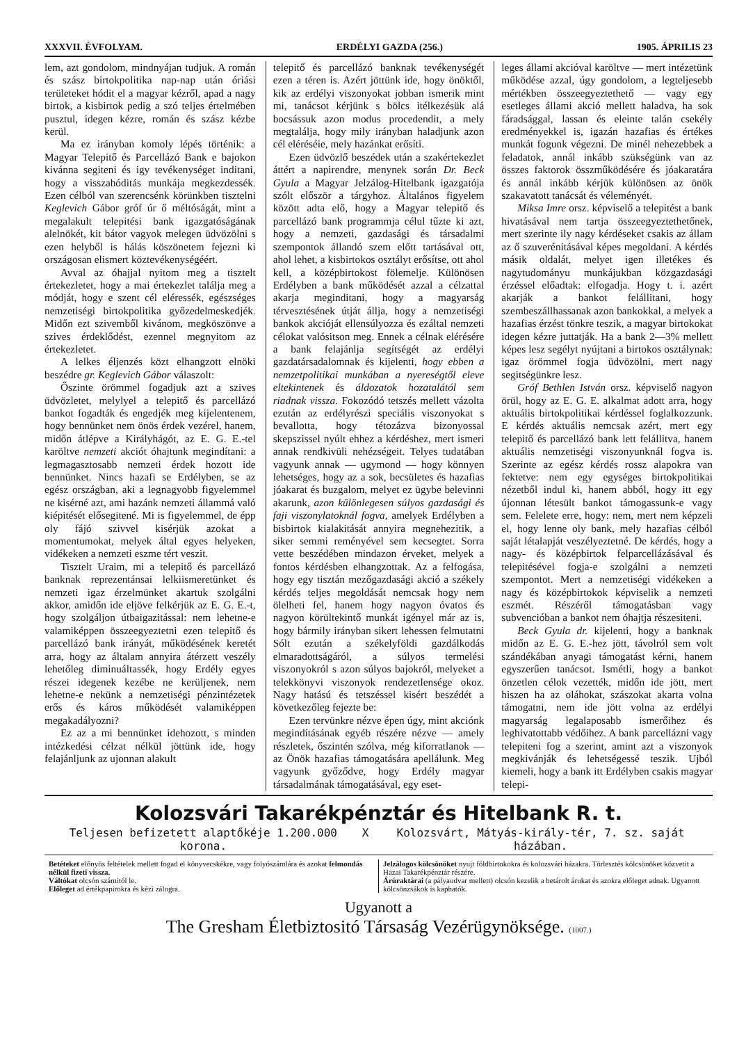XXXVII. ÉVFOLYAM. ERDÉLYI GAZDA (256.) 1905. ÁPRILIS 23
lem, azt gondolom, mindnyájan tudjuk. A román és szász birtokpolitika nap-nap után óriási területeket hódit el a magyar kézről, apad a nagy birtok, a kisbirtok pedig a szó teljes értelmében pusztul, idegen kézre, román és szász kézbe kerül.
Ma ez irányban komoly lépés történik: a Magyar Telepitő és Parcellázó Bank e bajokon kivánna segiteni és igy tevékenységet inditani, hogy a visszahóditás munkája megkezdessék. Ezen célból van szerencsénk körünkben tisztelni Keglevich Gábor gróf úr ő méltóságát, mint a megalakult telepitési bank igazgatóságának alelnökét, kit bátor vagyok melegen üdvözölni s ezen helyből is hálás köszönetem fejezni ki országosan elismert köztevékenységéért.
Avval az óhajjal nyitom meg a tisztelt értekezletet, hogy a mai értekezlet találja meg a módját, hogy e szent cél eléressék, egészséges nemzetiségi birtokpolitika győzedelmeskedjék. Midőn ezt szivemből kivánom, megköszönve a szives érdeklődést, ezennel megnyitom az értekezletet.
A lelkes éljenzés közt elhangzott elnöki beszédre gr. Keglevich Gábor válaszolt:
Őszinte örömmel fogadjuk azt a szives üdvözletet, melylyel a telepitő és parcellázó bankot fogadták és engedjék meg kijelentenem, hogy bennünket nem önös érdek vezérel, hanem, midőn átlépve a Királyhágót, az E. G. E.-tel karöltve nemzeti akciót óhajtunk megindítani: a legmagasztosabb nemzeti érdek hozott ide bennünket. Nincs hazafi se Erdélyben, se az egész országban, aki a legnagyobb figyelemmel ne kisérné azt, ami hazánk nemzeti állammá való kiépitését elősegitené. Mi is figyelemmel, de épp oly fájó szivvel kisérjük azokat a momentumokat, melyek által egyes helyeken, vidékeken a nemzeti eszme tért veszit.
Tisztelt Uraim, mi a telepitő és parcellázó banknak reprezentánsai lelkiismeretünket és nemzeti igaz érzelmünket akartuk szolgálni akkor, amidőn ide eljöve felkérjük az E. G. E.-t, hogy szolgáljon útbaigazitással: nem lehetne-e valamiképpen összeegyeztetni ezen telepitő és parcellázó bank irányát, működésének keretét arra, hogy az általam annyira átérzett veszély lehetőleg diminuáltassék, hogy Erdély egyes részei idegenek kezébe ne kerüljenek, nem lehetne-e nekünk a nemzetiségi pénzintézetek erős és káros működését valamiképpen megakadályozni?
Ez az a mi bennünket idehozott, s minden intézkedési célzat nélkül jöttünk ide, hogy felajánljunk az ujonnan alakult
telepitő és parcellázó banknak tevékenységét ezen a téren is. Azért jöttünk ide, hogy önöktől, kik az erdélyi viszonyokat jobban ismerik mint mi, tanácsot kérjünk s bölcs itélkezésük alá bocsássuk azon modus procedendit, a mely megtalálja, hogy mily irányban haladjunk azon cél eléréséie, mely hazánkat erősíti.
Ezen üdvözlő beszédek után a szakértekezlet áttért a napirendre, menynek során Dr. Beck Gyula a Magyar Jelzálog-Hitelbank igazgatója szólt először a tárgyhoz. Általános figyelem között adta elő, hogy a Magyar telepitő és parcellázó bank programmja célul tűzte ki azt, hogy a nemzeti, gazdasági és társadalmi szempontok állandó szem előtt tartásával ott, ahol lehet, a kisbirtokos osztályt erősítse, ott ahol kell, a középbirtokost fölemelje. Különösen Erdélyben a bank működését azzal a célzattal akarja meginditani, hogy a magyarság térvesztésének útját állja, hogy a nemzetiségi bankok akcióját ellensúlyozza és ezáltal nemzeti célokat valósitson meg. Ennek a célnak elérésére a bank felajánlja segítségét az erdélyi gazdatársadalomnak és kijelenti, hogy ebben a nemzetpolitikai munkában a nyereségtől eleve eltekintenek és áldozatok hozatalától sem riadnak vissza. Fokozódó tetszés mellett vázolta ezután az erdélyrészi speciális viszonyokat s bevallotta, hogy tétozázva bizonyossal skepszissel nyúlt ehhez a kérdéshez, mert ismeri annak rendkivüli nehézségeit. Telyes tudatában vagyunk annak — ugymond — hogy könnyen lehetséges, hogy az a sok, becsületes és hazafias jóakarat és buzgalom, melyet ez ügybe belevinni akarunk, azon különlegesen súlyos gazdasági és faji viszonylatoknál fogva, amelyek Erdélyben a bisbirtok kialakitását annyira megnehezitik, a siker semmi reményével sem kecsegtet. Sorra vette beszédében mindazon érveket, melyek a fontos kérdésben elhangzottak. Az a felfogása, hogy egy tisztán mezőgazdasági akció a székely kérdés teljes megoldását nemcsak hogy nem ölelheti fel, hanem hogy nagyon óvatos és nagyon körültekintő munkát igényel már az is, hogy bármily irányban sikert lehessen felmutatni Sólt ezután a székelyföldi gazdálkodás elmaradottságáról, a súlyos termelési viszonyokról s azon súlyos bajokról, melyeket a telekkönyvi viszonyok rendezetlensége okoz. Nagy hatású és tetszéssel kisért beszédét a következőleg fejezte be:
Ezen tervünkre nézve épen úgy, mint akciónk megindításának egyéb részére nézve — amely részletek, őszintén szólva, még kiforratlanok — az Önök hazafias támogatására apellálunk. Meg vagyunk győződve, hogy Erdély magyar társadalmának támogatásával, egy eset-
leges állami akcióval karöltve — mert intézetünk működése azzal, úgy gondolom, a legteljesebb mértékben összeegyeztethető — vagy egy esetleges állami akció mellett haladva, ha sok fáradsággal, lassan és eleinte talán csekély eredményekkel is, igazán hazafias és értékes munkát fogunk végezni. De minél nehezebbek a feladatok, annál inkább szükségünk van az összes faktorok összműködésére és jóakaratára és annál inkább kérjük különösen az önök szakavatott tanácsát és véleményét.
Miksa Imre orsz. képviselő a telepitést a bank hivatásával nem tartja összeegyeztethetőnek, mert szerinte ily nagy kérdéseket csakis az állam az ő szuverénitásával képes megoldani. A kérdés másik oldalát, melyet igen illetékes és nagytudományu munkájukban közgazdasági érzéssel előadtak: elfogadja. Hogy t. i. azért akarják a bankot felállitani, hogy szembeszállhassanak azon bankokkal, a melyek a hazafias érzést tönkre teszik, a magyar birtokokat idegen kézre juttatják. Ha a bank 2—3% mellett képes lesz segélyt nyújtani a birtokos osztálynak: igaz örömmel fogja üdvözölni, mert nagy segitségünkre lesz.
Gróf Bethlen István orsz. képviselő nagyon örül, hogy az E. G. E. alkalmat adott arra, hogy aktuális birtokpolitikai kérdéssel foglalkozzunk. E kérdés aktuális nemcsak azért, mert egy telepitő és parcellázó bank lett felállitva, hanem aktuális nemzetiségi viszonyunknál fogva is. Szerinte az egész kérdés rossz alapokra van fektetve: nem egy egységes birtokpolitikai nézetből indul ki, hanem abból, hogy itt egy újonnan létesült bankot támogassunk-e vagy sem. Felelete erre, hogy: nem, mert nem képzeli el, hogy lenne oly bank, mely hazafias célból saját létalapját veszélyeztetné. De kérdés, hogy a nagy- és középbirtok felparcellázásával és telepitésével fogja-e szolgálni a nemzeti szempontot. Mert a nemzetiségi vidékeken a nagy és középbirtokok képviselik a nemzeti eszmét. Részéről támogatásban vagy subvencióban a bankot nem óhajtja részesiteni.
Beck Gyula dr. kijelenti, hogy a banknak midőn az E. G. E.-hez jött, távolról sem volt szándékában anyagi támogatást kérni, hanem egyszerűen tanácsot. Ismétli, hogy a bankot önzetlen célok vezették, midőn ide jött, mert hiszen ha az oláhokat, szászokat akarta volna támogatni, nem ide jött volna az erdélyi magyarság legalaposabb ismerőihez és leghivatottabb védőihez. A bank parcellázni vagy telepiteni fog a szerint, amint azt a viszonyok megkivánják és lehetségessé teszik. Ujból kiemeli, hogy a bank itt Erdélyben csakis magyar telepi-
Kolozsvári Takarékpénztár és Hitelbank R. t.
Teljesen befizetett alaptőkéje 1.200.000 korona. X Kolozsvárt, Mátyás-király-tér, 7. sz. saját házában.
Betéteket előnyös feltételek mellett fogad el könyvecskékre, vagy folyószámlára és azokat felmondás nélkül fizeti vissza.
Váltókat olcsón számitól le.
Előleget ad értékpapirokra és kézi zálogra.
Jelzálogos kölcsönöket nyujt földbirtokokra és kolozsvári házakra. Törlesztés kölcsönöket közvetit a Hazai Takarékpénztár részére.
Árúraktárai (a pályaudvar mellett) olcsón kezelik a betárolt árukat és azokra előleget adnak. Ugyanott kölcsönzsákok is kaphatók.
Ugyanott a
The Gresham Életbiztositó Társaság Vezérügynöksége. (1007.)